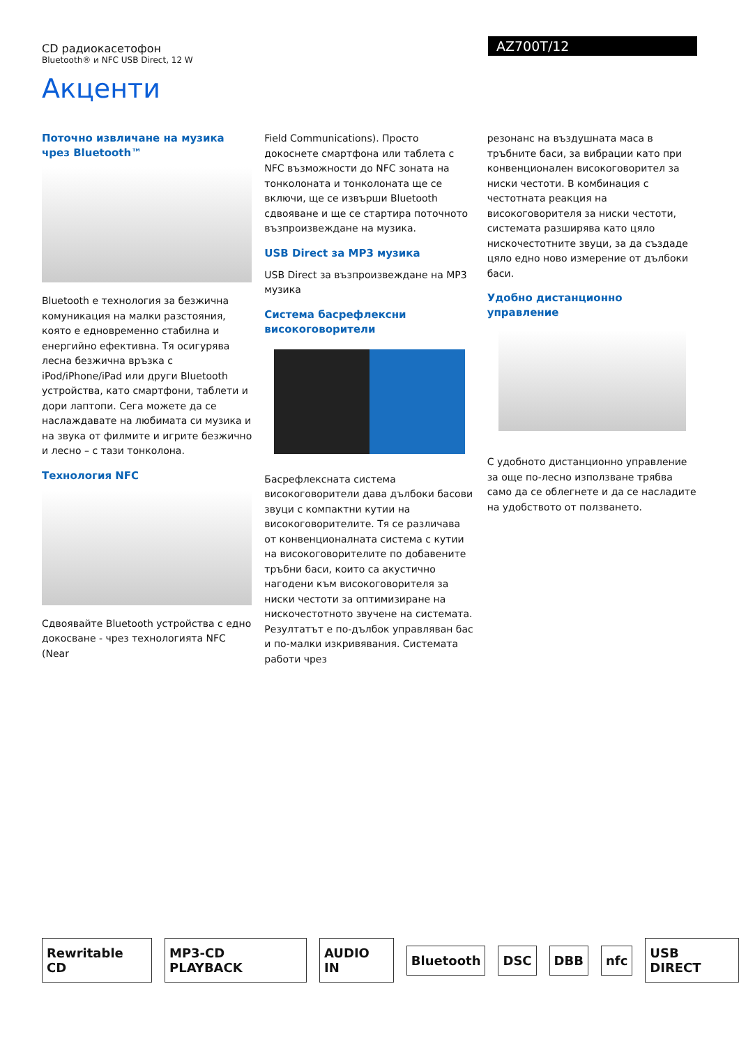CD радиокасетофон
Bluetooth® и NFC USB Direct, 12 W
AZ700T/12
Акценти
Поточно извличане на музика чрез Bluetooth™
Bluetooth е технология за безжична комуникация на малки разстояния, която е едновременно стабилна и енергийно ефективна. Тя осигурява лесна безжична връзка с iPod/iPhone/iPad или други Bluetooth устройства, като смартфони, таблети и дори лаптопи. Сега можете да се наслаждавате на любимата си музика и на звука от филмите и игрите безжично и лесно – с тази тонколона.
Технология NFC
Сдвоявайте Bluetooth устройства с едно докосване - чрез технологията NFC (Near
Field Communications). Просто докоснете смартфона или таблета с NFC възможности до NFC зоната на тонколоната и тонколоната ще се включи, ще се извърши Bluetooth сдвояване и ще се стартира поточното възпроизвеждане на музика.
USB Direct за MP3 музика
USB Direct за възпроизвеждане на MP3 музика
Система басрефлексни високоговорители
Басрефлексната система високоговорители дава дълбоки басови звуци с компактни кутии на високоговорителите. Тя се различава от конвенционалната система с кутии на високоговорителите по добавените тръбни баси, които са акустично нагодени към високоговорителя за ниски честоти за оптимизиране на нискочестотното звучене на системата. Резултатът е по-дълбок управляван бас и по-малки изкривявания. Системата работи чрез
резонанс на въздушната маса в тръбните баси, за вибрации като при конвенционален високоговорител за ниски честоти. В комбинация с честотната реакция на високоговорителя за ниски честоти, системата разширява като цяло нискочестотните звуци, за да създаде цяло едно ново измерение от дълбоки баси.
Удобно дистанционно управление
С удобното дистанционно управление за още по-лесно използване трябва само да се облегнете и да се насладите на удобството от ползването.
Rewritable CD MP3-CD PLAYBACK AUDIO IN Bluetooth DSC DBB nfc USB DIRECT